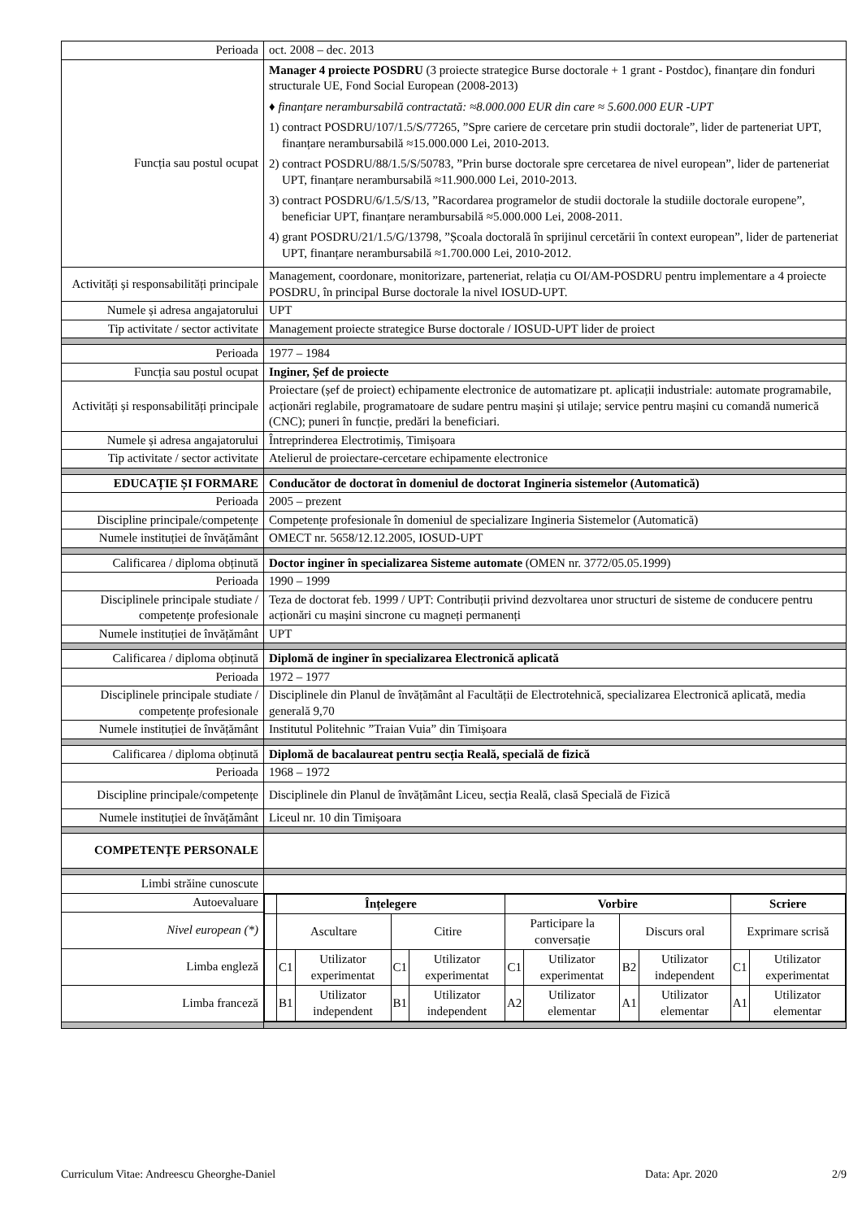| Perioada | oct. 2008 – dec. 2013 |
| Funcția sau postul ocupat | Manager 4 proiecte POSDRU (3 proiecte strategice Burse doctorale + 1 grant - Postdoc), finanțare din fonduri structurale UE, Fond Social European (2008-2013) ♦ finanțare nerambursabilă contractată: ≈8.000.000 EUR din care ≈ 5.600.000 EUR -UPT 1) contract POSDRU/107/1.5/S/77265, ”Spre cariere de cercetare prin studii doctorale”, lider de parteneriat UPT, finanțare nerambursabilă ≈15.000.000 Lei, 2010-2013. 2) contract POSDRU/88/1.5/S/50783, ”Prin burse doctorale spre cercetarea de nivel european”, lider de parteneriat UPT, finanțare nerambursabilă ≈11.900.000 Lei, 2010-2013. 3) contract POSDRU/6/1.5/S/13, ”Racordarea programelor de studii doctorale la studiile doctorale europene”, beneficiar UPT, finanțare nerambursabilă ≈5.000.000 Lei, 2008-2011. 4) grant POSDRU/21/1.5/G/13798, ”Școala doctorală în sprijinul cercetării în context european”, lider de parteneriat UPT, finanțare nerambursabilă ≈1.700.000 Lei, 2010-2012. |
| Activități și responsabilități principale | Management, coordonare, monitorizare, parteneriat, relația cu OI/AM-POSDRU pentru implementare a 4 proiecte POSDRU, în principal Burse doctorale la nivel IOSUD-UPT. |
| Numele și adresa angajatorului | UPT |
| Tip activitate / sector activitate | Management proiecte strategice Burse doctorale / IOSUD-UPT lider de proiect |
| Perioada | 1977 – 1984 |
| Funcția sau postul ocupat | Inginer, Șef de proiecte |
| Activități și responsabilități principale | Proiectare (șef de proiect) echipamente electronice de automatizare pt. aplicații industriale: automate programabile, acționări reglabile, programatoare de sudare pentru mașini și utilaje; service pentru mașini cu comandă numerică (CNC); puneri în funcție, predări la beneficiari. |
| Numele și adresa angajatorului | Întreprinderea Electrotimiș, Timișoara |
| Tip activitate / sector activitate | Atelierul de proiectare-cercetare echipamente electronice |
| EDUCAȚIE ȘI FORMARE | Conducător de doctorat în domeniul de doctorat Ingineria sistemelor (Automatică) |
| Perioada | 2005 – prezent |
| Discipline principale/competențe | Competențe profesionale în domeniul de specializare Ingineria Sistemelor (Automatică) |
| Numele instituției de învățământ | OMECT nr. 5658/12.12.2005, IOSUD-UPT |
| Calificarea / diploma obținută | Doctor inginer în specializarea Sisteme automate (OMEN nr. 3772/05.05.1999) |
| Perioada | 1990 – 1999 |
| Disciplinele principale studiate / competențe profesionale | Teza de doctorat feb. 1999 / UPT: Contribuții privind dezvoltarea unor structuri de sisteme de conducere pentru acționări cu mașini sincrone cu magneți permanenți |
| Numele instituției de învățământ | UPT |
| Calificarea / diploma obținută | Diplomă de inginer în specializarea Electronică aplicată |
| Perioada | 1972 – 1977 |
| Disciplinele principale studiate / competențe profesionale | Disciplinele din Planul de învățământ al Facultății de Electrotehnică, specializarea Electronică aplicată, media generală 9,70 |
| Numele instituției de învățământ | Institutul Politehnic ”Traian Vuia” din Timișoara |
| Calificarea / diploma obținută | Diplomă de bacalaureat pentru secția Reală, specială de fizică |
| Perioada | 1968 – 1972 |
| Discipline principale/competențe | Disciplinele din Planul de învățământ Liceu, secția Reală, clasă Specială de Fizică |
| Numele instituției de învățământ | Liceul nr. 10 din Timișoara |
| COMPETENȚE PERSONALE | |
| Limbi străine cunoscute | |
| Autoevaluare | / / Înțelegere / / / / Vorbire / / / / Scriere / / / / Ascultare / / Citire / / Participare la conversație / / Discurs oral / / Exprimare scrisă / / / / C1 / Utilizator experimentat / C1 / Utilizator experimentat / C1 / Utilizator experimentat / B2 / Utilizator independent / C1 / Utilizator experimentat / / / B1 / Utilizator independent / B1 / Utilizator independent / A2 / Utilizator elementar / A1 / Utilizator elementar / A1 / Utilizator elementar / |
| Nivel european (*) | |
| Limba engleză | |
| Limba franceză | |
Curriculum Vitae: Andreescu Gheorghe-Daniel Data: Apr. 2020 2/9